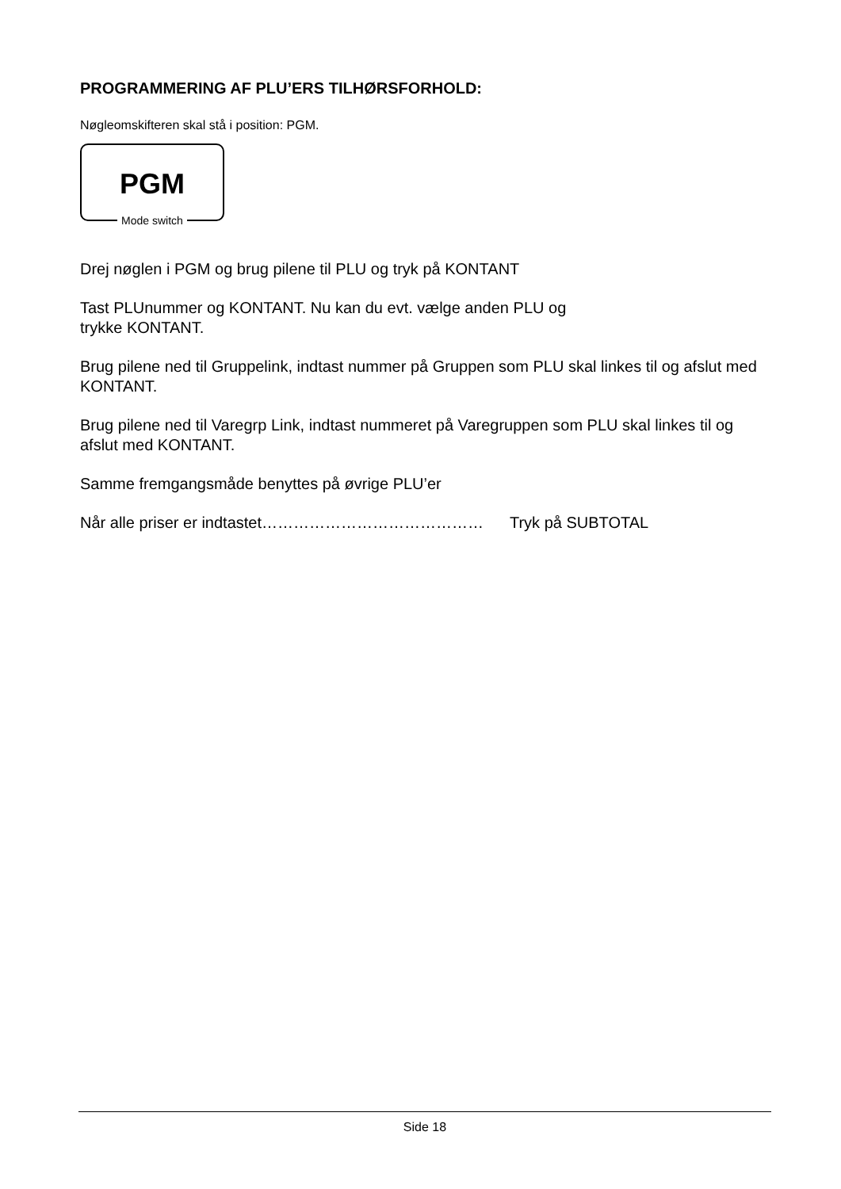PROGRAMMERING AF PLU’ERS TILHØRSFORHOLD:
Nøgleomskifteren skal stå i position: PGM.
PGM
Mode switch
Drej nøglen i PGM og brug pilene til PLU og tryk på KONTANT
Tast PLUnummer og KONTANT. Nu kan du evt. vælge anden PLU og
trykke KONTANT.
Brug pilene ned til Gruppelink, indtast nummer på Gruppen som PLU skal linkes til og afslut med KONTANT.
Brug pilene ned til Varegrp Link, indtast nummeret på Varegruppen som PLU skal linkes til og afslut med KONTANT.
Samme fremgangsmåde benyttes på øvrige PLU’er
Når alle priser er indtastet…………………………………… Tryk på SUBTOTAL
Side 18